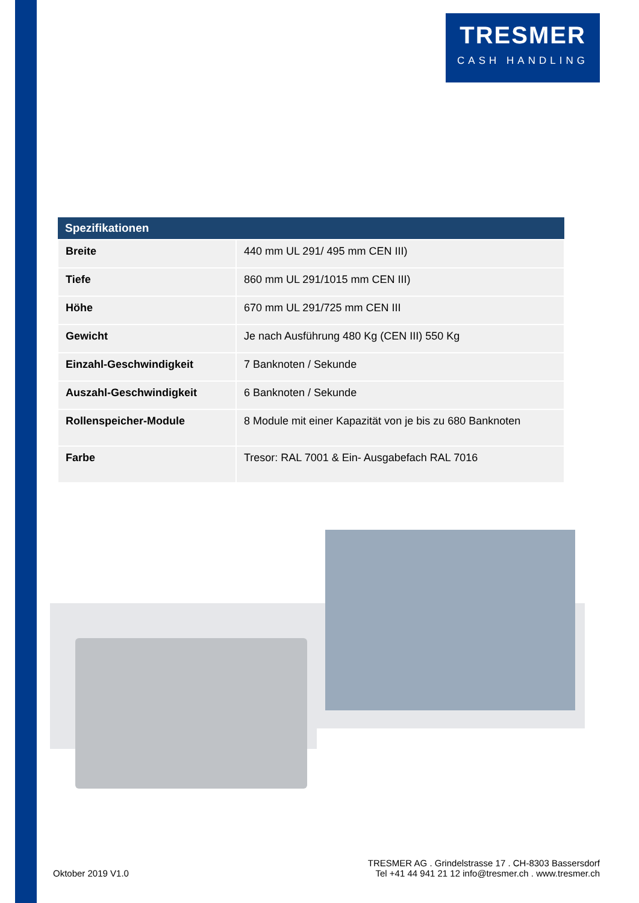TRESMER
CASH HANDLING
| Spezifikationen | |
| --- | --- |
| Breite | 440 mm UL 291/ 495 mm CEN III) |
| Tiefe | 860 mm UL 291/1015 mm CEN III) |
| Höhe | 670 mm UL 291/725 mm CEN III |
| Gewicht | Je nach Ausführung 480 Kg (CEN III) 550 Kg |
| Einzahl-Geschwindigkeit | 7 Banknoten / Sekunde |
| Auszahl-Geschwindigkeit | 6 Banknoten / Sekunde |
| Rollenspeicher-Module | 8 Module mit einer Kapazität von je bis zu 680 Banknoten |
| Farbe | Tresor: RAL 7001 & Ein- Ausgabefach RAL 7016 |
Oktober 2019 V1.0
TRESMER AG . Grindelstrasse 17 . CH-8303 Bassersdorf
Tel +41 44 941 21 12 info@tresmer.ch . www.tresmer.ch